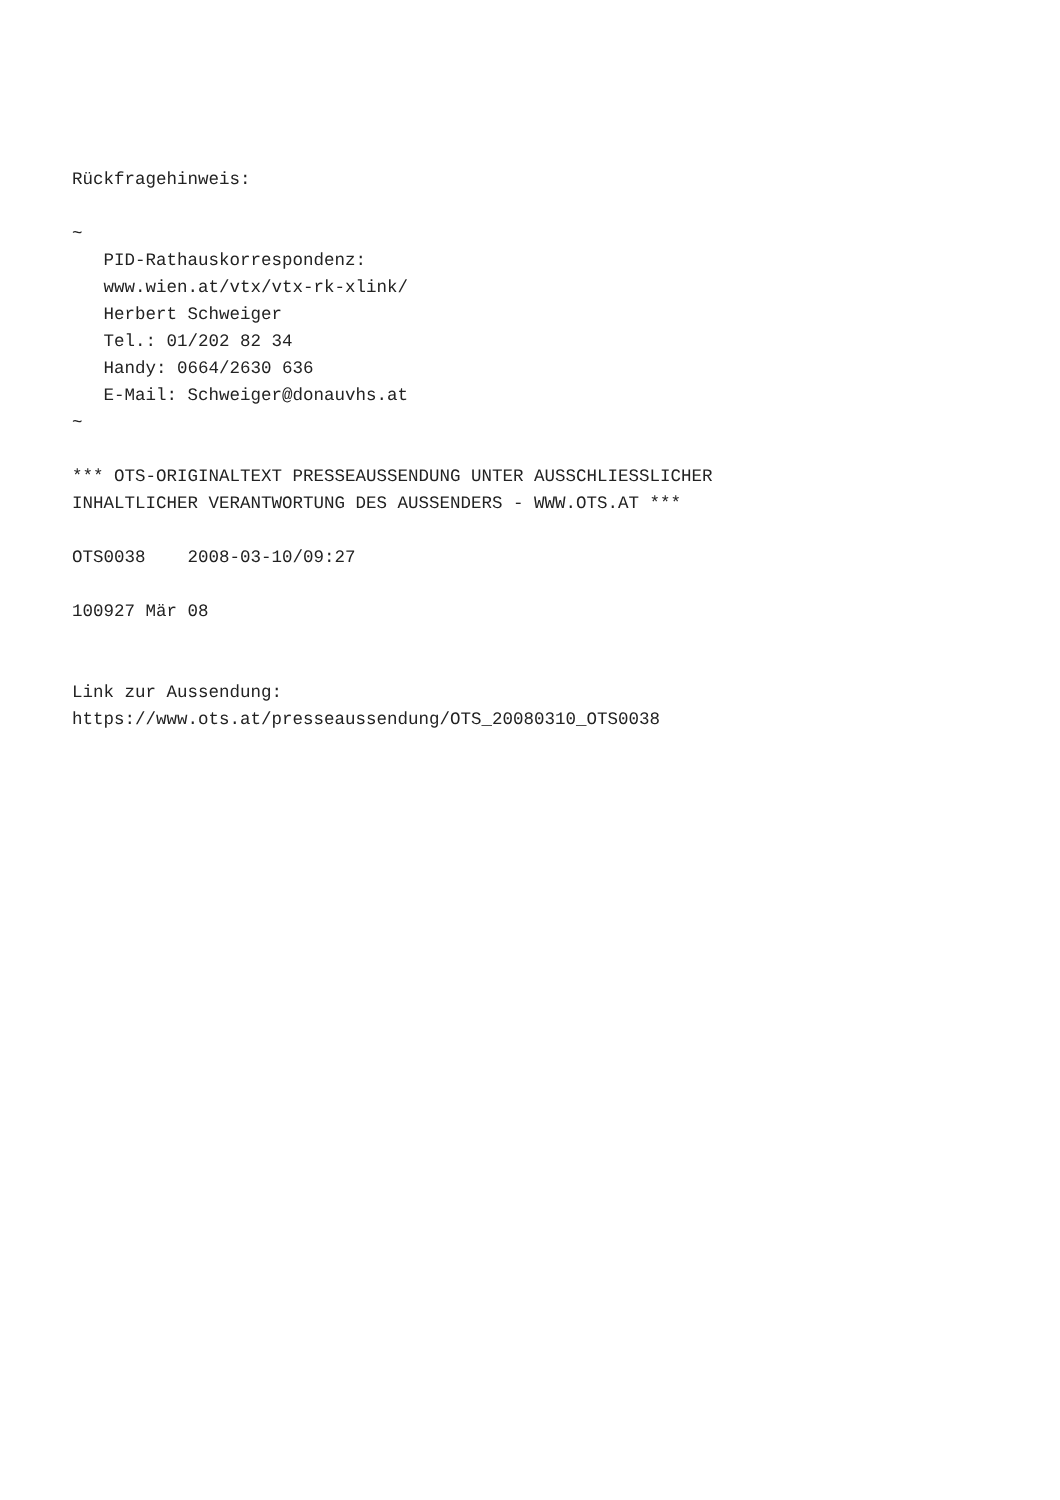Rückfragehinweis:

~
   PID-Rathauskorrespondenz:
   www.wien.at/vtx/vtx-rk-xlink/
   Herbert Schweiger
   Tel.: 01/202 82 34
   Handy: 0664/2630 636
   E-Mail: Schweiger@donauvhs.at
~

*** OTS-ORIGINALTEXT PRESSEAUSSENDUNG UNTER AUSSCHLIESSLICHER
INHALTLICHER VERANTWORTUNG DES AUSSENDERS - WWW.OTS.AT ***

OTS0038    2008-03-10/09:27

100927 Mär 08


Link zur Aussendung:
https://www.ots.at/presseaussendung/OTS_20080310_OTS0038